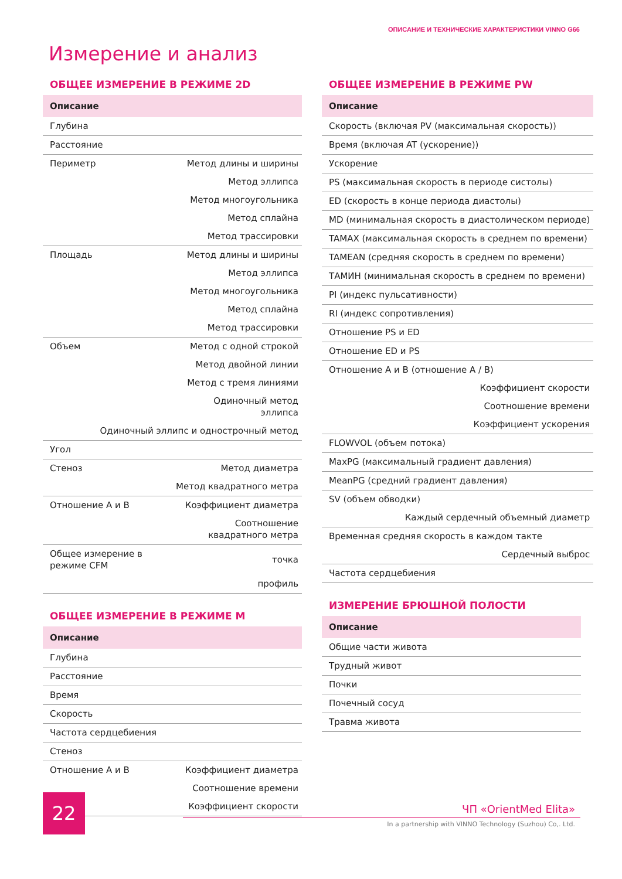ОПИСАНИЕ И ТЕХНИЧЕСКИЕ ХАРАКТЕРИСТИКИ VINNO G66
Измерение и анализ
ОБЩЕЕ ИЗМЕРЕНИЕ В РЕЖИМЕ 2D
| Описание | |
| --- | --- |
| Глубина | |
| Расстояние | |
| Периметр | Метод длины и ширины |
| | Метод эллипса |
| | Метод многоугольника |
| | Метод сплайна |
| | Метод трассировки |
| Площадь | Метод длины и ширины |
| | Метод эллипса |
| | Метод многоугольника |
| | Метод сплайна |
| | Метод трассировки |
| Объем | Метод с одной строкой |
| | Метод двойной линии |
| | Метод с тремя линиями |
| | Одиночный метод эллипса |
| Одиночный эллипс и однострочный метод | |
| Угол | |
| Стеноз | Метод диаметра |
| | Метод квадратного метра |
| Отношение A и B | Коэффициент диаметра |
| | Соотношение квадратного метра |
| Общее измерение в режиме CFM | точка |
| | профиль |
ОБЩЕЕ ИЗМЕРЕНИЕ В РЕЖИМЕ M
| Описание | |
| --- | --- |
| Глубина | |
| Расстояние | |
| Время | |
| Скорость | |
| Частота сердцебиения | |
| Стеноз | |
| Отношение A и B | Коэффициент диаметра |
| | Соотношение времени |
| | Коэффициент скорости |
ОБЩЕЕ ИЗМЕРЕНИЕ В РЕЖИМЕ PW
| Описание |
| --- |
| Скорость (включая PV (максимальная скорость)) |
| Время (включая AT (ускорение)) |
| Ускорение |
| PS (максимальная скорость в периоде систолы) |
| ED (скорость в конце периода диастолы) |
| MD (минимальная скорость в диастолическом периоде) |
| TAMAX (максимальная скорость в среднем по времени) |
| TAMEAN (средняя скорость в среднем по времени) |
| ТАМИН (минимальная скорость в среднем по времени) |
| PI (индекс пульсативности) |
| RI (индекс сопротивления) |
| Отношение PS и ED |
| Отношение ED и PS |
| Отношение A и B (отношение A / B) |
| Коэффициент скорости |
| Соотношение времени |
| Коэффициент ускорения |
| FLOWVOL (объем потока) |
| MaxPG (максимальный градиент давления) |
| MeanPG (средний градиент давления) |
| SV (объем обводки) |
| Каждый сердечный объемный диаметр |
| Временная средняя скорость в каждом такте |
| Сердечный выброс |
| Частота сердцебиения |
ИЗМЕРЕНИЕ БРЮШНОЙ ПОЛОСТИ
| Описание |
| --- |
| Общие части живота |
| Трудный живот |
| Почки |
| Почечный сосуд |
| Травма живота |
22 ЧП «OrientMed Elita»
In a partnership with VINNO Technology (Suzhou) Co,. Ltd.